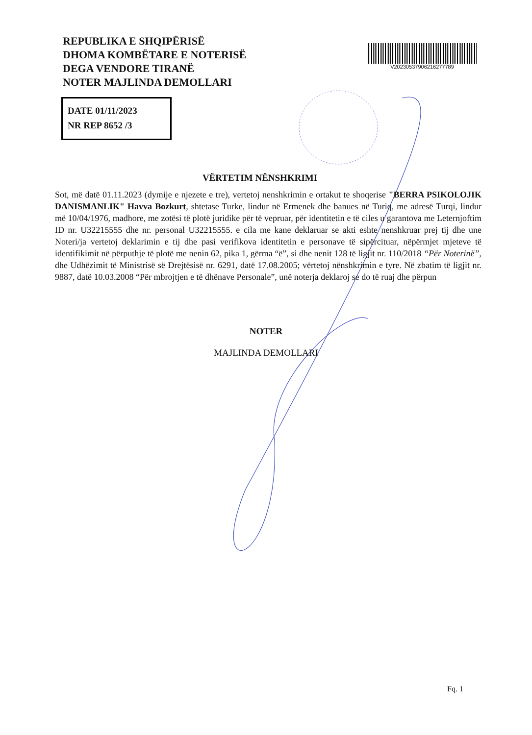REPUBLIKA E SHQIPËRISË
DHOMA KOMBËTARE E NOTERISË
DEGA VENDORE TIRANË
NOTER MAJLINDA DEMOLLARI
V20230537906216277789
DATE 01/11/2023
NR REP 8652 /3
VËRTETIM NËNSHKRIMI
Sot, më datë 01.11.2023 (dymije e njezete e tre), vertetoj nenshkrimin e ortakut te shoqerise "BERRA PSIKOLOJIK DANISMANLIK" Havva Bozkurt, shtetase Turke, lindur në Ermenek dhe banues në Turiq, me adresë Turqi, lindur më 10/04/1976, madhore, me zotësi të plotë juridike për të vepruar, për identitetin e të ciles u garantova me Leternjoftim ID nr. U32215555 dhe nr. personal U32215555. e cila me kane deklaruar se akti eshte nenshkruar prej tij dhe une Noteri/ja vertetoj deklarimin e tij dhe pasi verifikova identitetin e personave të sipërcituar, nëpërmjet mjeteve të identifikimit në përputhje të plotë me nenin 62, pika 1, gërma “ë”, si dhe nenit 128 të ligjit nr. 110/2018 “Për Noterinë”, dhe Udhëzimit të Ministrisë së Drejtësisë nr. 6291, datë 17.08.2005; vërtetoj nënshkrimin e tyre. Në zbatim të ligjit nr. 9887, datë 10.03.2008 “Për mbrojtjen e të dhënave Personale”, unë noterja deklaroj se do të ruaj dhe përpun
NOTER
MAJLINDA DEMOLLARI
Fq. 1